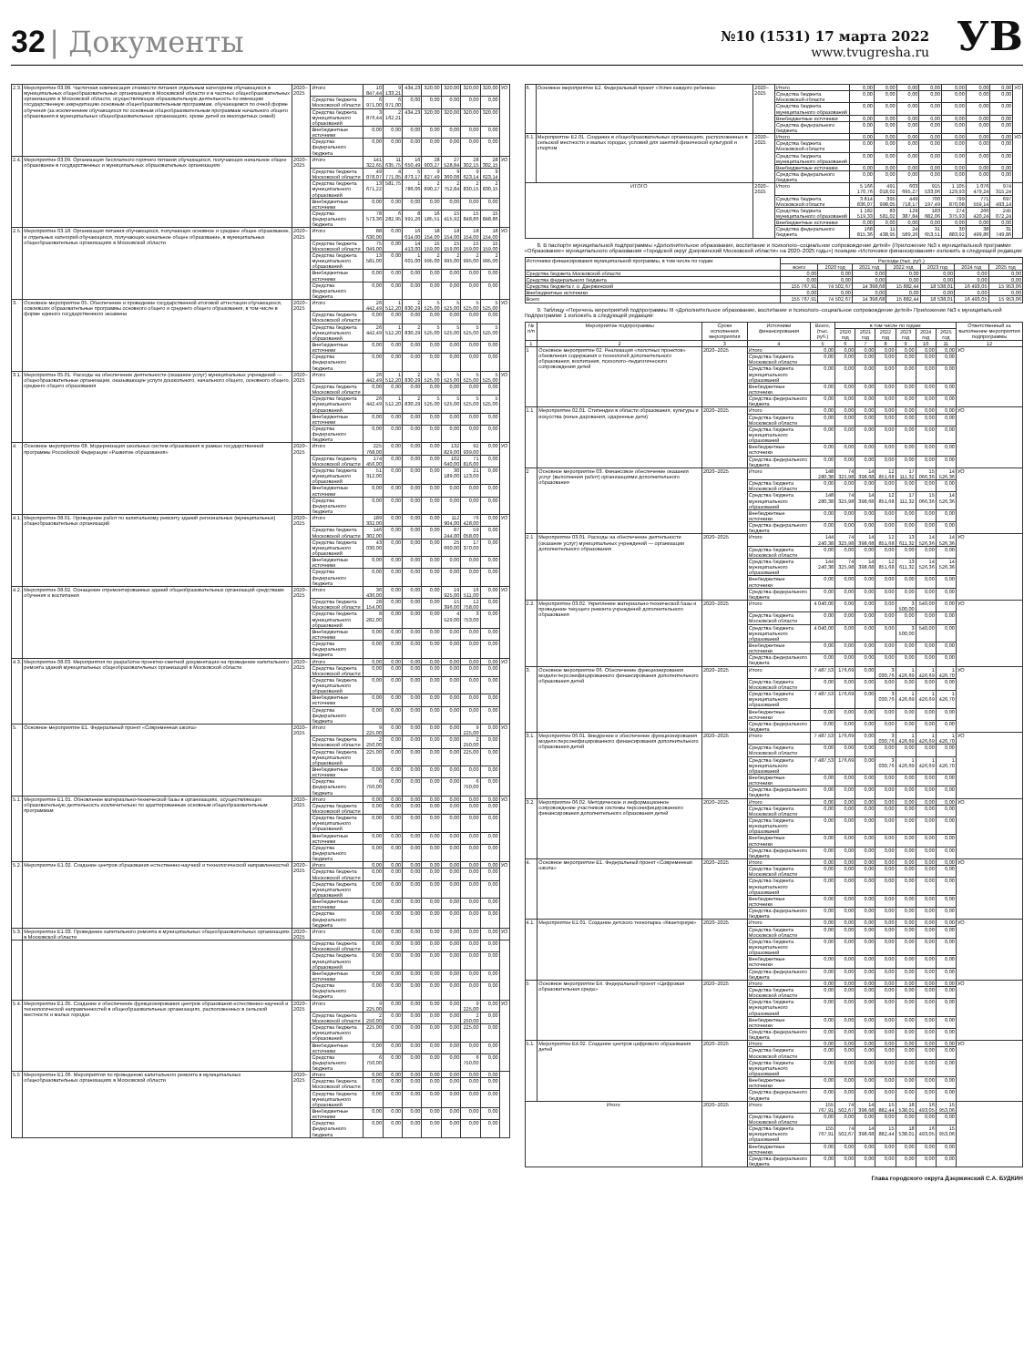32 | Документы
№10 (1531) 17 марта 2022
www.tvugresha.ru
УВ
| 2.3. | Мероприятие 03.08. Частичная компенсация стоимости питания отдельным категориям обучающихся в муниципальных общеобразовательных организациях в Московской области и в частных общеобразовательных организациях в Московской области, осуществляющих образовательную деятельность по имеющим государственную аккредитацию основным общеобразовательным программам, обучающимся по очной форме обучения (за исключением обучающихся по основным общеобразовательным программам начального общего образования в муниципальных общеобразовательных организациях, кроме детей из многодетных семей) | 2020–2025 | Итого | 10 847,44 | 9 133,21 | 434,23 | 320,00 | 320,00 | 320,00 | 320,00 | УО |
| | | | Средства бюджета Московской области | 6 971,00 | 6 971,00 | 0,00 | 0,00 | 0,00 | 0,00 | 0,00 | |
| | | | Средства бюджета муниципального образований | 3 876,44 | 2 162,21 | 434,23 | 320,00 | 320,00 | 320,00 | 320,00 | |
| | | | Внебюджетные источники | 0,00 | 0,00 | 0,00 | 0,00 | 0,00 | 0,00 | 0,00 | |
| | | | Средства федерального бюджета | 0,00 | 0,00 | 0,00 | 0,00 | 0,00 | 0,00 | 0,00 | |
| 2.4. | Мероприятие 03.09. Организация бесплатного горячего питания обучающихся, получающих начальное общее образование в государственных и муниципальных образовательных организациях | 2020–2025 | Итого | 141 322,65 | 11 635,75 | 16 650,49 | 28 903,27 | 27 528,84 | 28 302,15 | 28 302,15 | УО |
| | | | Средства бюджета Московской области | 49 078,07 | 4 771,05 | 5 873,17 | 9 827,49 | 9 360,08 | 9 623,14 | 9 623,14 | |
| | | | Средства бюджета муниципального образований | 13 671,22 | 581,75 | 1 786,06 | 2 890,27 | 2 752,84 | 2 830,15 | 2 830,15 | |
| | | | Внебюджетные источники | 0,00 | 0,00 | 0,00 | 0,00 | 0,00 | 0,00 | 0,00 | |
| | | | Средства федерального бюджета | 78 573,36 | 6 282,95 | 8 991,26 | 16 185,51 | 15 415,92 | 15 848,86 | 15 848,86 | |
| 2.5. | Мероприятие 03.18. Организация питания обучающихся, получающих основное и среднее общее образование, и отдельных категорий обучающихся, получающих начальное общее образование, в муниципальных общеобразовательных организациях в Московской области | 2020–2025 | Итого | 88 630,00 | 0,00 | 16 014,00 | 18 154,00 | 18 154,00 | 18 154,00 | 18 154,00 | УО |
| | | | Средства бюджета Московской области | 75 049,00 | 0,00 | 14 413,00 | 15 159,00 | 15 159,00 | 15 159,00 | 15 159,00 | |
| | | | Средства бюджета муниципального образований | 13 581,00 | 0,00 | 1 601,00 | 2 995,00 | 2 995,00 | 2 995,00 | 2 995,00 | |
| | | | Внебюджетные источники | 0,00 | 0,00 | 0,00 | 0,00 | 0,00 | 0,00 | 0,00 | |
| | | | Средства федерального бюджета | 0,00 | 0,00 | 0,00 | 0,00 | 0,00 | 0,00 | 0,00 | |
| 3. | Основное мероприятие 05. Обеспечение и проведение государственной итоговой аттестации обучающихся, освоивших образовательные программы основного общего и среднего общего образования, в том числе в форме единого государственного экзамена | 2020–2025 | Итого | 26 442,49 | 1 512,20 | 2 830,29 | 5 525,00 | 5 525,00 | 5 525,00 | 5 525,00 | УО |
| | | | Средства бюджета Московской области | 0,00 | 0,00 | 0,00 | 0,00 | 0,00 | 0,00 | 0,00 | |
| | | | Средства бюджета муниципального образований | 26 442,49 | 1 512,20 | 2 830,29 | 5 525,00 | 5 525,00 | 5 525,00 | 5 525,00 | |
| | | | Внебюджетные источники | 0,00 | 0,00 | 0,00 | 0,00 | 0,00 | 0,00 | 0,00 | |
| | | | Средства федерального бюджета | 0,00 | 0,00 | 0,00 | 0,00 | 0,00 | 0,00 | 0,00 | |
| 3.1. | Мероприятие 05.01. Расходы на обеспечение деятельности (оказание услуг) муниципальных учреждений — общеобразовательные организации, оказывающие услуги дошкольного, начального общего, основного общего, среднего общего образования | 2020–2025 | Итого | 26 442,49 | 1 512,20 | 2 830,29 | 5 525,00 | 5 525,00 | 5 525,00 | 5 525,00 | УО |
| | | | Средства бюджета Московской области | 0,00 | 0,00 | 0,00 | 0,00 | 0,00 | 0,00 | 0,00 | |
| | | | Средства бюджета муниципального образований | 26 442,49 | 1 512,20 | 2 830,29 | 5 525,00 | 5 525,00 | 5 525,00 | 5 525,00 | |
| | | | Внебюджетные источники | 0,00 | 0,00 | 0,00 | 0,00 | 0,00 | 0,00 | 0,00 | |
| | | | Средства федерального бюджета | 0,00 | 0,00 | 0,00 | 0,00 | 0,00 | 0,00 | 0,00 | |
| 4. | Основное мероприятие 08. Модернизация школьных систем образования в рамках государственной программы Российской Федерации «Развитие образования» | 2020–2025 | Итого | 225 768,00 | 0,00 | 0,00 | 0,00 | 132 829,00 | 92 939,00 | 0,00 | УО |
| | | | Средства бюджета Московской области | 174 456,00 | 0,00 | 0,00 | 0,00 | 102 640,00 | 71 816,00 | 0,00 | |
| | | | Средства бюджета муниципального образований | 51 312,00 | 0,00 | 0,00 | 0,00 | 30 189,00 | 21 123,00 | 0,00 | |
| | | | Внебюджетные источники | 0,00 | 0,00 | 0,00 | 0,00 | 0,00 | 0,00 | 0,00 | |
| | | | Средства федерального бюджета | 0,00 | 0,00 | 0,00 | 0,00 | 0,00 | 0,00 | 0,00 | |
| 4.1. | Мероприятие 08.01. Проведение работ по капитальному ремонту зданий региональных (муниципальных) общеобразовательных организаций | 2020–2025 | Итого | 189 332,00 | 0,00 | 0,00 | 0,00 | 112 904,00 | 76 428,00 | 0,00 | УО |
| | | | Средства бюджета Московской области | 146 302,00 | 0,00 | 0,00 | 0,00 | 87 244,00 | 59 058,00 | 0,00 | |
| | | | Средства бюджета муниципального образований | 43 030,00 | 0,00 | 0,00 | 0,00 | 25 660,00 | 17 370,00 | 0,00 | |
| | | | Внебюджетные источники | 0,00 | 0,00 | 0,00 | 0,00 | 0,00 | 0,00 | 0,00 | |
| | | | Средства федерального бюджета | 0,00 | 0,00 | 0,00 | 0,00 | 0,00 | 0,00 | 0,00 | |
| 4.2. | Мероприятие 08.02. Оснащение отремонтированных зданий общеобразовательных организаций средствами обучения и воспитания | 2020–2025 | Итого | 36 436,00 | 0,00 | 0,00 | 0,00 | 19 925,00 | 16 511,00 | 0,00 | УО |
| | | | Средства бюджета Московской области | 28 154,00 | 0,00 | 0,00 | 0,00 | 15 396,00 | 12 758,00 | 0,00 | |
| | | | Средства бюджета муниципального образований | 8 282,00 | 0,00 | 0,00 | 0,00 | 4 529,00 | 3 753,00 | 0,00 | |
| | | | Внебюджетные источники | 0,00 | 0,00 | 0,00 | 0,00 | 0,00 | 0,00 | 0,00 | |
| | | | Средства федерального бюджета | 0,00 | 0,00 | 0,00 | 0,00 | 0,00 | 0,00 | 0,00 | |
| 4.3. | Мероприятие 08.03. Мероприятия по разработке проектно-сметной документации на проведение капитального ремонта зданий муниципальных общеобразовательных организаций в Московской области | 2020–2025 | Итого | 0,00 | 0,00 | 0,00 | 0,00 | 0,00 | 0,00 | 0,00 | УО |
| | | | Средства бюджета Московской области | 0,00 | 0,00 | 0,00 | 0,00 | 0,00 | 0,00 | 0,00 | |
| | | | Средства бюджета муниципального образований | 0,00 | 0,00 | 0,00 | 0,00 | 0,00 | 0,00 | 0,00 | |
| | | | Внебюджетные источники | 0,00 | 0,00 | 0,00 | 0,00 | 0,00 | 0,00 | 0,00 | |
| | | | Средства федерального бюджета | 0,00 | 0,00 | 0,00 | 0,00 | 0,00 | 0,00 | 0,00 | |
| 5. | Основное мероприятие E1. Федеральный проект «Современная школа» | 2020–2025 | Итого | 9 225,00 | 0,00 | 0,00 | 0,00 | 0,00 | 9 225,00 | 0,00 | УО |
| | | | Средства бюджета Московской области | 2 250,00 | 0,00 | 0,00 | 0,00 | 0,00 | 2 250,00 | 0,00 | |
| | | | Средства бюджета муниципального образований | 225,00 | 0,00 | 0,00 | 0,00 | 0,00 | 225,00 | 0,00 | |
| | | | Внебюджетные источники | 0,00 | 0,00 | 0,00 | 0,00 | 0,00 | 0,00 | 0,00 | |
| | | | Средства федерального бюджета | 6 750,00 | 0,00 | 0,00 | 0,00 | 0,00 | 6 750,00 | 0,00 | |
| 5.1. | Мероприятие E1.01. Обновление материально-технической базы в организациях, осуществляющих образовательную деятельность исключительно по адаптированным основным общеобразовательным программам | 2020–2025 | Итого | 0,00 | 0,00 | 0,00 | 0,00 | 0,00 | 0,00 | 0,00 | УО |
| | | | Средства бюджета Московской области | 0,00 | 0,00 | 0,00 | 0,00 | 0,00 | 0,00 | 0,00 | |
| | | | Средства бюджета муниципального образований | 0,00 | 0,00 | 0,00 | 0,00 | 0,00 | 0,00 | 0,00 | |
| | | | Внебюджетные источники | 0,00 | 0,00 | 0,00 | 0,00 | 0,00 | 0,00 | 0,00 | |
| | | | Средства федерального бюджета | 0,00 | 0,00 | 0,00 | 0,00 | 0,00 | 0,00 | 0,00 | |
| 5.2. | Мероприятие E1.02. Создание центров образования естественно-научной и технологической направленностей | 2020–2025 | Итого | 0,00 | 0,00 | 0,00 | 0,00 | 0,00 | 0,00 | 0,00 | УО |
| | | | Средства бюджета Московской области | 0,00 | 0,00 | 0,00 | 0,00 | 0,00 | 0,00 | 0,00 | |
| | | | Средства бюджета муниципального образований | 0,00 | 0,00 | 0,00 | 0,00 | 0,00 | 0,00 | 0,00 | |
| | | | Внебюджетные источники | 0,00 | 0,00 | 0,00 | 0,00 | 0,00 | 0,00 | 0,00 | |
| | | | Средства федерального бюджета | 0,00 | 0,00 | 0,00 | 0,00 | 0,00 | 0,00 | 0,00 | |
| 5.3. | Мероприятие E1.03. Проведение капитального ремонта в муниципальных общеобразовательных организациях в Московской области | 2020–2025 | Итого | 0,00 | 0,00 | 0,00 | 0,00 | 0,00 | 0,00 | 0,00 | УО |
| | | | Средства бюджета Московской области | 0,00 | 0,00 | 0,00 | 0,00 | 0,00 | 0,00 | 0,00 | |
| | | | Средства бюджета муниципального образований | 0,00 | 0,00 | 0,00 | 0,00 | 0,00 | 0,00 | 0,00 | |
| | | | Внебюджетные источники | 0,00 | 0,00 | 0,00 | 0,00 | 0,00 | 0,00 | 0,00 | |
| | | | Средства федерального бюджета | 0,00 | 0,00 | 0,00 | 0,00 | 0,00 | 0,00 | 0,00 | |
| 5.4. | Мероприятие E1.05. Создание и обеспечение функционирования центров образования естественно-научной и технологической направленностей в общеобразовательных организациях, расположенных в сельской местности и малых городах | 2020–2025 | Итого | 9 225,00 | 0,00 | 0,00 | 0,00 | 0,00 | 9 225,00 | 0,00 | УО |
| | | | Средства бюджета Московской области | 2 250,00 | 0,00 | 0,00 | 0,00 | 0,00 | 2 250,00 | 0,00 | |
| | | | Средства бюджета муниципального образований | 225,00 | 0,00 | 0,00 | 0,00 | 0,00 | 225,00 | 0,00 | |
| | | | Внебюджетные источники | 0,00 | 0,00 | 0,00 | 0,00 | 0,00 | 0,00 | 0,00 | |
| | | | Средства федерального бюджета | 6 750,00 | 0,00 | 0,00 | 0,00 | 0,00 | 6 750,00 | 0,00 | |
| 5.5 | Мероприятие E1.06. Мероприятия по проведению капитального ремонта в муниципальных общеобразовательных организациях в Московской области | 2020–2025 | Итого | 0,00 | 0,00 | 0,00 | 0,00 | 0,00 | 0,00 | 0,00 | |
| | | | Средства бюджета Московской области | 0,00 | 0,00 | 0,00 | 0,00 | 0,00 | 0,00 | 0,00 | |
| | | | Средства бюджета муниципального образований | 0,00 | 0,00 | 0,00 | 0,00 | 0,00 | 0,00 | 0,00 | |
| | | | Внебюджетные источники | 0,00 | 0,00 | 0,00 | 0,00 | 0,00 | 0,00 | 0,00 | |
| | | | Средства федерального бюджета | 0,00 | 0,00 | 0,00 | 0,00 | 0,00 | 0,00 | 0,00 | |
| 6. | Основное мероприятие E2. Федеральный проект «Успех каждого ребенка» | 2020–2025 | Итого | 0,00 | 0,00 | 0,00 | 0,00 | 0,00 | 0,00 | 0,00 | УО |
| | | | Средства бюджета Московской области | 0,00 | 0,00 | 0,00 | 0,00 | 0,00 | 0,00 | 0,00 | |
| | | | Средства бюджета муниципального образований | 0,00 | 0,00 | 0,00 | 0,00 | 0,00 | 0,00 | 0,00 | |
| | | | Внебюджетные источники | 0,00 | 0,00 | 0,00 | 0,00 | 0,00 | 0,00 | 0,00 | |
| | | | Средства федерального бюджета | 0,00 | 0,00 | 0,00 | 0,00 | 0,00 | 0,00 | 0,00 | |
| 6.1. | Мероприятие E2.01. Создание в общеобразовательных организациях, расположенных в сельской местности и малых городах, условий для занятий физической культурой и спортом | 2020–2025 | Итого | 0,00 | 0,00 | 0,00 | 0,00 | 0,00 | 0,00 | 0,00 | УО |
| | | | Средства бюджета Московской области | 0,00 | 0,00 | 0,00 | 0,00 | 0,00 | 0,00 | 0,00 | |
| | | | Средства бюджета муниципального образований | 0,00 | 0,00 | 0,00 | 0,00 | 0,00 | 0,00 | 0,00 | |
| | | | Внебюджетные источники | 0,00 | 0,00 | 0,00 | 0,00 | 0,00 | 0,00 | 0,00 | |
| | | | Средства федерального бюджета | 0,00 | 0,00 | 0,00 | 0,00 | 0,00 | 0,00 | 0,00 | |
| ИТОГО | | 2020–2025 | Итого | 5 166 170,76 | 491 018,02 | 603 695,27 | 915 533,06 | 1 105 129,93 | 1 076 479,24 | 974 315,24 | |
| | | | Средства бюджета Московской области | 3 814 836,07 | 395 998,05 | 449 718,17 | 700 197,49 | 799 870,08 | 771 559,14 | 697 493,14 | |
| | | | Средства бюджета муниципального образований | 1 182 519,33 | 83 581,02 | 129 387,84 | 183 682,06 | 274 375,93 | 266 420,24 | 245 072,24 | |
| | | | Внебюджетные источники | 0,00 | 0,00 | 0,00 | 0,00 | 0,00 | 0,00 | 0,00 | |
| | | | Средства федерального бюджета | 168 815,36 | 11 438,95 | 24 589,26 | 31 653,51 | 30 883,92 | 38 499,86 | 31 749,86 | |
8. В паспорте муниципальной подпрограммы «Дополнительное образование, воспитание и психолого–социальное сопровождение детей» (Приложение №3 к муниципальной программе «Образование» муниципального образования «Городской округ Дзержинский Московской области» на 2020–2025 годы») позицию «Источники финансирования» изложить в следующей редакции:
| Источники финансирования муниципальной программы, в том числе по годам: | Расходы (тыс. руб.) | | | | | | |
| --- | --- | --- | --- | --- | --- | --- | --- |
| | всего | 2020 год | 2021 год | 2022 год | 2023 год | 2024 год | 2025 год |
| Средства бюджета Московской области | 0,00 | 0,00 | 0,00 | 0,00 | 0,00 | 0,00 | 0,00 |
| Средства федерального бюджета | 0,00 | 0,00 | 0,00 | 0,00 | 0,00 | 0,00 | 0,00 |
| Средства бюджета г. о. Дзержинский | 155 767,91 | 74 502,67 | 14 398,68 | 15 882,44 | 18 538,01 | 16 493,05 | 15 953,06 |
| Внебюджетные источники | 0,00 | 0,00 | 0,00 | 0,00 | 0,00 | 0,00 | 0,00 |
| Всего | 155 767,91 | 74 502,67 | 14 398,68 | 15 882,44 | 18 538,01 | 16 493,05 | 15 953,06 |
9. Таблицу «Перечень мероприятий подпрограммы III «Дополнительное образование, воспитание и психолого–социальное сопровождение детей» Приложение №3 к муниципальной Подпрограмме 1 изложить в следующей редакции:
| № п/п | Мероприятие подпрограммы | Сроки исполнения мероприятия | Источники финансирования | Всего, (тыс. руб.) | в том числе по годам: | | | | | | Ответственный за выполнение мероприятия подпрограммы |
| --- | --- | --- | --- | --- | --- | --- | --- | --- | --- | --- | --- |
| | | | | | 2020 год | 2021 год | 2022 год | 2023 год | 2024 год | 2025 год | |
| 1 | 2 | 3 | 4 | 5 | 6 | 7 | 8 | 9 | 10 | 11 | 12 |
| 1 | Основное мероприятие 02. Реализация «пилотных проектов» обновления содержания и технологий дополнительного образования, воспитания, психолого–педагогического сопровождения детей | 2020–2025 | Итого | 0,00 | 0,00 | 0,00 | 0,00 | 0,00 | 0,00 | 0,00 | УО |
| | | | Средства бюджета Московской области | 0,00 | 0,00 | 0,00 | 0,00 | 0,00 | 0,00 | 0,00 | |
| | | | Средства бюджета муниципального образований | 0,00 | 0,00 | 0,00 | 0,00 | 0,00 | 0,00 | 0,00 | |
| | | | Внебюджетные источники | 0,00 | 0,00 | 0,00 | 0,00 | 0,00 | 0,00 | 0,00 | |
| | | | Средства федерального бюджета | 0,00 | 0,00 | 0,00 | 0,00 | 0,00 | 0,00 | 0,00 | |
| 1.1 | Мероприятие 02.01. Стипендии в области образования, культуры и искусства (юные дарования, одаренные дети) | 2020–2025 | Итого | 0,00 | 0,00 | 0,00 | 0,00 | 0,00 | 0,00 | 0,00 | УО |
| | | | Средства бюджета Московской области | 0,00 | 0,00 | 0,00 | 0,00 | 0,00 | 0,00 | 0,00 | |
| | | | Средства бюджета муниципального образований | 0,00 | 0,00 | 0,00 | 0,00 | 0,00 | 0,00 | 0,00 | |
| | | | Внебюджетные источники | 0,00 | 0,00 | 0,00 | 0,00 | 0,00 | 0,00 | 0,00 | |
| | | | Средства федерального бюджета | 0,00 | 0,00 | 0,00 | 0,00 | 0,00 | 0,00 | 0,00 | |
| 2 | Основное мероприятие 03. Финансовое обеспечение оказания услуг (выполнения работ) организациями дополнительного образования | 2020–2025 | Итого | 148 280,38 | 74 325,98 | 14 398,68 | 12 851,68 | 17 111,32 | 15 066,36 | 14 526,36 | УО |
| | | | Средства бюджета Московской области | 0,00 | 0,00 | 0,00 | 0,00 | 0,00 | 0,00 | 0,00 | |
| | | | Средства бюджета муниципального образований | 148 280,38 | 74 325,98 | 14 398,68 | 12 851,68 | 17 111,32 | 15 066,36 | 14 526,36 | |
| | | | Внебюджетные источники | 0,00 | 0,00 | 0,00 | 0,00 | 0,00 | 0,00 | 0,00 | |
| | | | Средства федерального бюджета | 0,00 | 0,00 | 0,00 | 0,00 | 0,00 | 0,00 | 0,00 | |
| 2.1 | Мероприятие 03.01. Расходы на обеспечение деятельности (оказание услуг) муниципальных учреждений — организации дополнительного образования | 2020–2025 | Итого | 144 240,38 | 74 325,98 | 14 398,68 | 12 851,68 | 13 611,32 | 14 526,36 | 14 526,36 | УО |
| | | | Средства бюджета Московской области | 0,00 | 0,00 | 0,00 | 0,00 | 0,00 | 0,00 | 0,00 | |
| | | | Средства бюджета муниципального образований | 144 240,38 | 74 325,98 | 14 398,68 | 12 851,68 | 13 611,32 | 14 526,36 | 14 526,36 | |
| | | | Внебюджетные источники | 0,00 | 0,00 | 0,00 | 0,00 | 0,00 | 0,00 | 0,00 | |
| | | | Средства федерального бюджета | 0,00 | 0,00 | 0,00 | 0,00 | 0,00 | 0,00 | 0,00 | |
| 2.2. | Мероприятие 03.02. Укрепление материально-технической базы и проведение текущего ремонта учреждений дополнительного образования | 2020–2025 | Итого | 4 040,00 | 0,00 | 0,00 | 0,00 | 3 500,00 | 540,00 | 0,00 | УО |
| | | | Средства бюджета Московской области | 0,00 | 0,00 | 0,00 | 0,00 | 0,00 | 0,00 | 0,00 | |
| | | | Средства бюджета муниципального образований | 4 040,00 | 0,00 | 0,00 | 0,00 | 3 500,00 | 540,00 | 0,00 | |
| | | | Внебюджетные источники | 0,00 | 0,00 | 0,00 | 0,00 | 0,00 | 0,00 | 0,00 | |
| | | | Средства федерального бюджета | 0,00 | 0,00 | 0,00 | 0,00 | 0,00 | 0,00 | 0,00 | |
| 3. | Основное мероприятие 06. Обеспечение функционирования модели персонифицированного финансирования дополнительного образования детей | 2020–2025 | Итого | 7 487,53 | 176,69 | 0,00 | 3 030,76 | 1 426,69 | 1 426,69 | 1 426,70 | УО |
| | | | Средства бюджета Московской области | 0,00 | 0,00 | 0,00 | 0,00 | 0,00 | 0,00 | 0,00 | |
| | | | Средства бюджета муниципального образований | 7 487,53 | 176,69 | 0,00 | 3 030,76 | 1 426,69 | 1 426,69 | 1 426,70 | |
| | | | Внебюджетные источники | 0,00 | 0,00 | 0,00 | 0,00 | 0,00 | 0,00 | 0,00 | |
| | | | Средства федерального бюджета | 0,00 | 0,00 | 0,00 | 0,00 | 0,00 | 0,00 | 0,00 | |
| 3.1. | Мероприятие 06.01. Внедрение и обеспечение функционирования модели персонифицированного финансирования дополнительного образования детей | 2020–2025 | Итого | 7 487,53 | 176,69 | 0,00 | 3 030,76 | 1 426,69 | 1 426,69 | 1 426,70 | УО |
| | | | Средства бюджета Московской области | 0,00 | 0,00 | 0,00 | 0,00 | 0,00 | 0,00 | 0,00 | |
| | | | Средства бюджета муниципального образований | 7 487,53 | 176,69 | 0,00 | 3 030,76 | 1 426,69 | 1 426,69 | 1 426,70 | |
| | | | Внебюджетные источники | 0,00 | 0,00 | 0,00 | 0,00 | 0,00 | 0,00 | 0,00 | |
| | | | Средства федерального бюджета | 0,00 | 0,00 | 0,00 | 0,00 | 0,00 | 0,00 | 0,00 | |
| 3.2. | Мероприятие 06.02. Методическое и информационное сопровождение участников системы персонифицированного финансирования дополнительного образования детей | 2020–2025 | Итого | 0,00 | 0,00 | 0,00 | 0,00 | 0,00 | 0,00 | 0,00 | УО |
| | | | Средства бюджета Московской области | 0,00 | 0,00 | 0,00 | 0,00 | 0,00 | 0,00 | 0,00 | |
| | | | Средства бюджета муниципального образований | 0,00 | 0,00 | 0,00 | 0,00 | 0,00 | 0,00 | 0,00 | |
| | | | Внебюджетные источники | 0,00 | 0,00 | 0,00 | 0,00 | 0,00 | 0,00 | 0,00 | |
| | | | Средства федерального бюджета | 0,00 | 0,00 | 0,00 | 0,00 | 0,00 | 0,00 | 0,00 | |
| 4. | Основное мероприятие E1. Федеральный проект «Современная школа» | 2020–2025 | Итого | 0,00 | 0,00 | 0,00 | 0,00 | 0,00 | 0,00 | 0,00 | УО |
| | | | Средства бюджета Московской области | 0,00 | 0,00 | 0,00 | 0,00 | 0,00 | 0,00 | 0,00 | |
| | | | Средства бюджета муниципального образований | 0,00 | 0,00 | 0,00 | 0,00 | 0,00 | 0,00 | 0,00 | |
| | | | Внебюджетные источники | 0,00 | 0,00 | 0,00 | 0,00 | 0,00 | 0,00 | 0,00 | |
| | | | Средства федерального бюджета | 0,00 | 0,00 | 0,00 | 0,00 | 0,00 | 0,00 | 0,00 | |
| 4.1. | Мероприятие E1.01. Создание детского технопарка «Кванториум» | 2020–2025 | Итого | 0,00 | 0,00 | 0,00 | 0,00 | 0,00 | 0,00 | 0,00 | УО |
| | | | Средства бюджета Московской области | 0,00 | 0,00 | 0,00 | 0,00 | 0,00 | 0,00 | 0,00 | |
| | | | Средства бюджета муниципального образований | 0,00 | 0,00 | 0,00 | 0,00 | 0,00 | 0,00 | 0,00 | |
| | | | Внебюджетные источники | 0,00 | 0,00 | 0,00 | 0,00 | 0,00 | 0,00 | 0,00 | |
| | | | Средства федерального бюджета | 0,00 | 0,00 | 0,00 | 0,00 | 0,00 | 0,00 | 0,00 | |
| 5 | Основное мероприятие E4. Федеральный проект «Цифровая образовательная среда» | 2020–2025 | Итого | 0,00 | 0,00 | 0,00 | 0,00 | 0,00 | 0,00 | 0,00 | УО |
| | | | Средства бюджета Московской области | 0,00 | 0,00 | 0,00 | 0,00 | 0,00 | 0,00 | 0,00 | |
| | | | Средства бюджета муниципального образований | 0,00 | 0,00 | 0,00 | 0,00 | 0,00 | 0,00 | 0,00 | |
| | | | Внебюджетные источники | 0,00 | 0,00 | 0,00 | 0,00 | 0,00 | 0,00 | 0,00 | |
| | | | Средства федерального бюджета | 0,00 | 0,00 | 0,00 | 0,00 | 0,00 | 0,00 | 0,00 | |
| 5.1. | Мероприятие E4.02. Создание центров цифрового образования детей | 2020–2025 | Итого | 0,00 | 0,00 | 0,00 | 0,00 | 0,00 | 0,00 | 0,00 | УО |
| | | | Средства бюджета Московской области | 0,00 | 0,00 | 0,00 | 0,00 | 0,00 | 0,00 | 0,00 | |
| | | | Средства бюджета муниципального образований | 0,00 | 0,00 | 0,00 | 0,00 | 0,00 | 0,00 | 0,00 | |
| | | | Внебюджетные источники | 0,00 | 0,00 | 0,00 | 0,00 | 0,00 | 0,00 | 0,00 | |
| | | | Средства федерального бюджета | 0,00 | 0,00 | 0,00 | 0,00 | 0,00 | 0,00 | 0,00 | |
| Итого | | 2020–2025 | Итого | 155 767,91 | 74 502,67 | 14 398,68 | 15 882,44 | 18 538,01 | 16 493,05 | 15 953,06 | |
| | | | Средства бюджета Московской области | 0,00 | 0,00 | 0,00 | 0,00 | 0,00 | 0,00 | 0,00 | |
| | | | Средства бюджета муниципального образований | 155 767,91 | 74 502,67 | 14 398,68 | 15 882,44 | 18 538,01 | 16 493,05 | 15 953,06 | |
| | | | Внебюджетные источники | 0,00 | 0,00 | 0,00 | 0,00 | 0,00 | 0,00 | 0,00 | |
| | | | Средства федерального бюджета | 0,00 | 0,00 | 0,00 | 0,00 | 0,00 | 0,00 | 0,00 | |
Глава городского округа Дзержинский С.А. БУДКИН